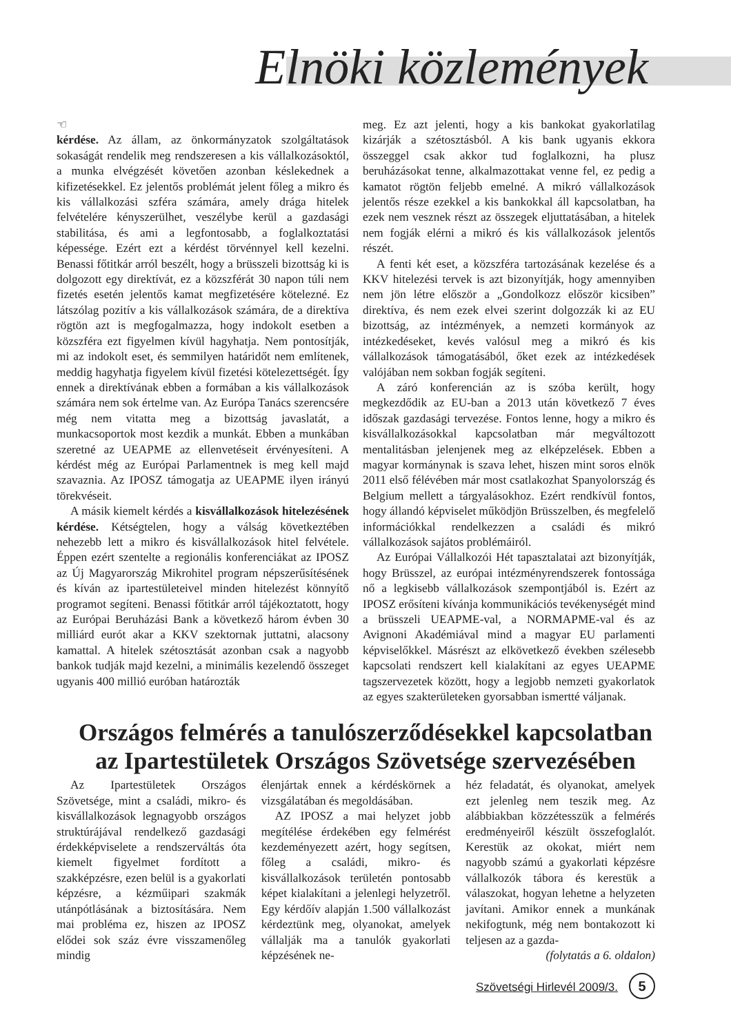Elnöki közlemények
☜
kérdése. Az állam, az önkormányzatok szolgáltatások sokaságát rendelik meg rendszeresen a kis vállalkozásoktól, a munka elvégzését követően azonban késlekednek a kifizetésekkel. Ez jelentős problémát jelent főleg a mikro és kis vállalkozási szféra számára, amely drága hitelek felvételére kényszerülhet, veszélybe kerül a gazdasági stabilitása, és ami a legfontosabb, a foglalkoztatási képessége. Ezért ezt a kérdést törvénnyel kell kezelni. Benassi főtitkár arról beszélt, hogy a brüsszeli bizottság ki is dolgozott egy direktívát, ez a közszférát 30 napon túli nem fizetés esetén jelentős kamat megfizetésére kötelezné. Ez látszólag pozitív a kis vállalkozások számára, de a direktíva rögtön azt is megfogalmazza, hogy indokolt esetben a közszféra ezt figyelmen kívül hagyhatja. Nem pontosítják, mi az indokolt eset, és semmilyen határidőt nem említenek, meddig hagyhatja figyelem kívül fizetési kötelezettségét. Így ennek a direktívának ebben a formában a kis vállalkozások számára nem sok értelme van. Az Európa Tanács szerencsére még nem vitatta meg a bizottság javaslatát, a munkacsoportok most kezdik a munkát. Ebben a munkában szeretné az UEAPME az ellenvetéseit érvényesíteni. A kérdést még az Európai Parlamentnek is meg kell majd szavaznia. Az IPOSZ támogatja az UEAPME ilyen irányú törekvéseit.
A másik kiemelt kérdés a kisvállalkozások hitelezésének kérdése. Kétségtelen, hogy a válság következtében nehezebb lett a mikro és kisvállalkozások hitel felvétele. Éppen ezért szentelte a regionális konferenciákat az IPOSZ az Új Magyarország Mikrohitel program népszerűsítésének és kíván az ipartestületeivel minden hitelezést könnyítő programot segíteni. Benassi főtitkár arról tájékoztatott, hogy az Európai Beruházási Bank a következő három évben 30 milliárd eurót akar a KKV szektornak juttatni, alacsony kamattal. A hitelek szétosztását azonban csak a nagyobb bankok tudják majd kezelni, a minimális kezelendő összeget ugyanis 400 millió euróban határozták
meg. Ez azt jelenti, hogy a kis bankokat gyakorlatilag kizárják a szétosztásból. A kis bank ugyanis ekkora összeggel csak akkor tud foglalkozni, ha plusz beruházásokat tenne, alkalmazottakat venne fel, ez pedig a kamatot rögtön feljebb emelné. A mikró vállalkozások jelentős része ezekkel a kis bankokkal áll kapcsolatban, ha ezek nem vesznek részt az összegek eljuttatásában, a hitelek nem fogják elérni a mikró és kis vállalkozások jelentős részét.
A fenti két eset, a közszféra tartozásának kezelése és a KKV hitelezési tervek is azt bizonyítják, hogy amennyiben nem jön létre először a „Gondolkozz először kicsiben” direktíva, és nem ezek elvei szerint dolgozzák ki az EU bizottság, az intézmények, a nemzeti kormányok az intézkedéseket, kevés valósul meg a mikró és kis vállalkozások támogatásából, őket ezek az intézkedések valójában nem sokban fogják segíteni.
A záró konferencián az is szóba került, hogy megkezdődik az EU-ban a 2013 után következő 7 éves időszak gazdasági tervezése. Fontos lenne, hogy a mikro és kisvállalkozásokkal kapcsolatban már megváltozott mentalitásban jelenjenek meg az elképzelések. Ebben a magyar kormánynak is szava lehet, hiszen mint soros elnök 2011 első félévében már most csatlakozhat Spanyolország és Belgium mellett a tárgyalásokhoz. Ezért rendkívül fontos, hogy állandó képviselet működjön Brüsszelben, és megfelelő információkkal rendelkezzen a családi és mikró vállalkozások sajátos problémáiról.
Az Európai Vállalkozói Hét tapasztalatai azt bizonyítják, hogy Brüsszel, az európai intézményrendszerek fontossága nő a legkisebb vállalkozások szempontjából is. Ezért az IPOSZ erősíteni kívánja kommunikációs tevékenységét mind a brüsszeli UEAPME-val, a NORMAPME-val és az Avignoni Akadémiával mind a magyar EU parlamenti képviselőkkel. Másrészt az elkövetkező években szélesebb kapcsolati rendszert kell kialakítani az egyes UEAPME tagszervezetek között, hogy a legjobb nemzeti gyakorlatok az egyes szakterületeken gyorsabban ismertté váljanak.
Országos felmérés a tanulószerződésekkel kapcsolatban
az Ipartestületek Országos Szövetsége szervezésében
Az Ipartestületek Országos Szövetsége, mint a családi, mikro- és kisvállalkozások legnagyobb országos struktúrájával rendelkező gazdasági érdekképviselete a rendszerváltás óta kiemelt figyelmet fordított a szakképzésre, ezen belül is a gyakorlati képzésre, a kézműipari szakmák utánpótlásának a biztosítására. Nem mai probléma ez, hiszen az IPOSZ elődei sok száz évre visszamenőleg mindig
élenjártak ennek a kérdéskörnek a vizsgálatában és megoldásában.
AZ IPOSZ a mai helyzet jobb megítélése érdekében egy felmérést kezdeményezett azért, hogy segítsen, főleg a családi, mikro- és kisvállalkozások területén pontosabb képet kialakítani a jelenlegi helyzetről. Egy kérdőív alapján 1.500 vállalkozást kérdeztünk meg, olyanokat, amelyek vállalják ma a tanulók gyakorlati képzésének ne-
héz feladatát, és olyanokat, amelyek ezt jelenleg nem teszik meg. Az alábbiakban közzétesszük a felmérés eredményeiről készült összefoglalót. Kerestük az okokat, miért nem nagyobb számú a gyakorlati képzésre vállalkozók tábora és kerestük a válaszokat, hogyan lehetne a helyzeten javítani. Amikor ennek a munkának nekifogtunk, még nem bontakozott ki teljesen az a gazda-
(folytatás a 6. oldalon)
Szövetségi Hirlevél 2009/3. 5